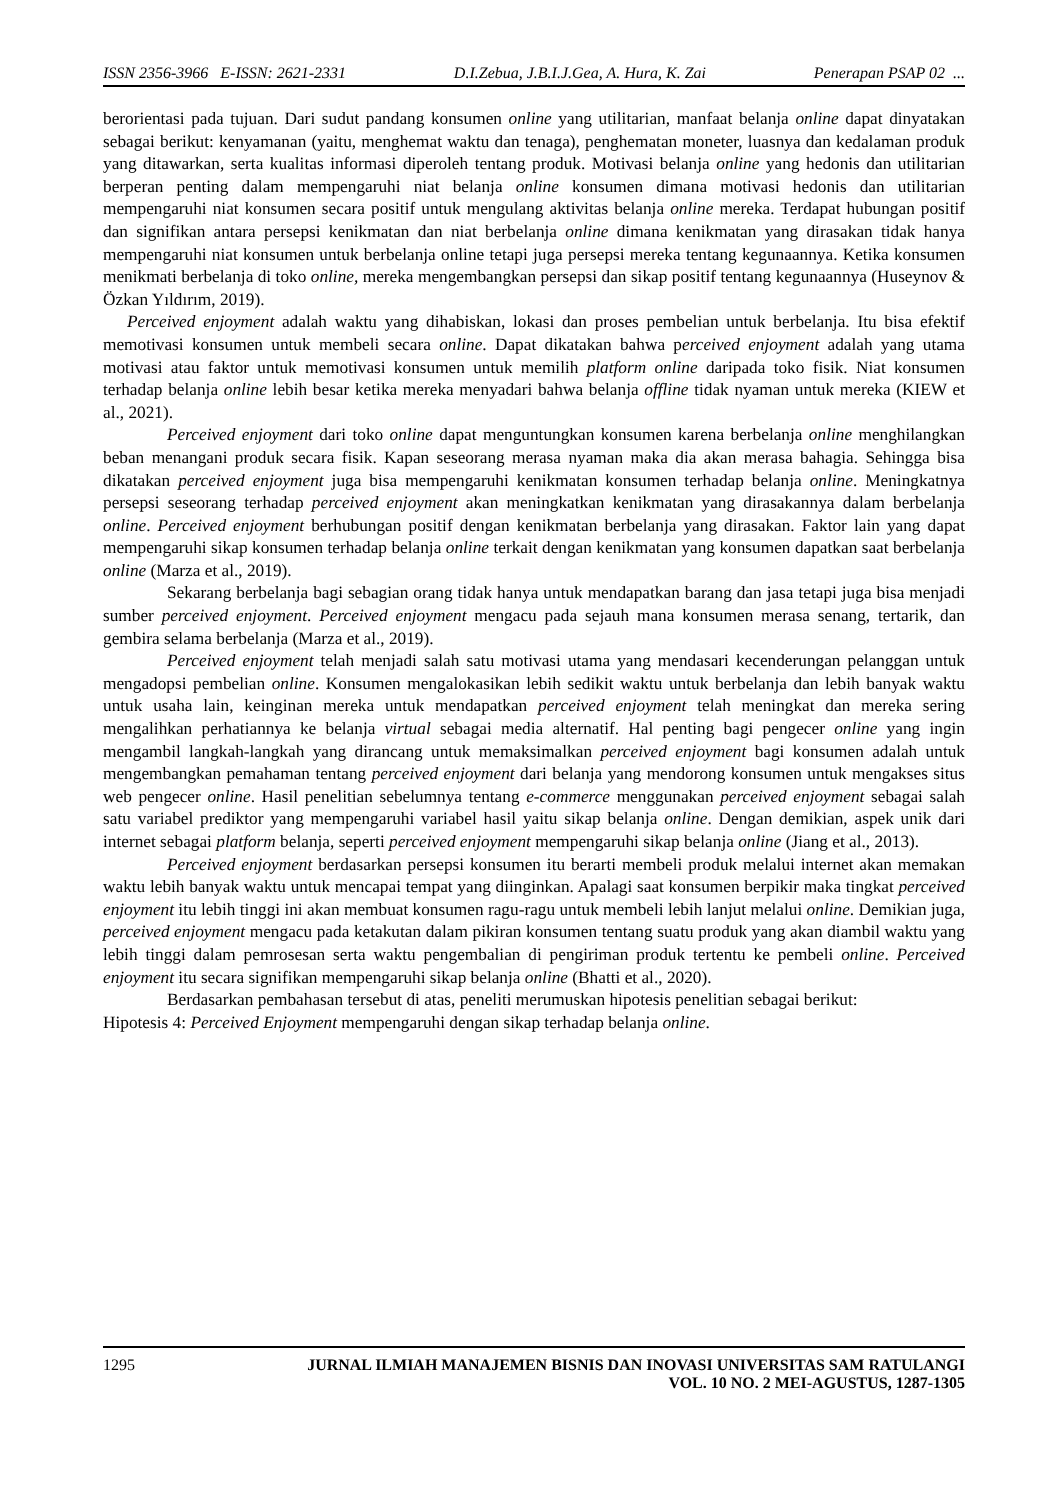ISSN 2356-3966 E-ISSN: 2621-2331 D.I.Zebua, J.B.I.J.Gea, A. Hura, K. Zai Penerapan PSAP 02 ...
berorientasi pada tujuan. Dari sudut pandang konsumen online yang utilitarian, manfaat belanja online dapat dinyatakan sebagai berikut: kenyamanan (yaitu, menghemat waktu dan tenaga), penghematan moneter, luasnya dan kedalaman produk yang ditawarkan, serta kualitas informasi diperoleh tentang produk. Motivasi belanja online yang hedonis dan utilitarian berperan penting dalam mempengaruhi niat belanja online konsumen dimana motivasi hedonis dan utilitarian mempengaruhi niat konsumen secara positif untuk mengulang aktivitas belanja online mereka. Terdapat hubungan positif dan signifikan antara persepsi kenikmatan dan niat berbelanja online dimana kenikmatan yang dirasakan tidak hanya mempengaruhi niat konsumen untuk berbelanja online tetapi juga persepsi mereka tentang kegunaannya. Ketika konsumen menikmati berbelanja di toko online, mereka mengembangkan persepsi dan sikap positif tentang kegunaannya (Huseynov & Özkan Yıldırım, 2019).
Perceived enjoyment adalah waktu yang dihabiskan, lokasi dan proses pembelian untuk berbelanja. Itu bisa efektif memotivasi konsumen untuk membeli secara online. Dapat dikatakan bahwa perceived enjoyment adalah yang utama motivasi atau faktor untuk memotivasi konsumen untuk memilih platform online daripada toko fisik. Niat konsumen terhadap belanja online lebih besar ketika mereka menyadari bahwa belanja offline tidak nyaman untuk mereka (KIEW et al., 2021).
Perceived enjoyment dari toko online dapat menguntungkan konsumen karena berbelanja online menghilangkan beban menangani produk secara fisik. Kapan seseorang merasa nyaman maka dia akan merasa bahagia. Sehingga bisa dikatakan perceived enjoyment juga bisa mempengaruhi kenikmatan konsumen terhadap belanja online. Meningkatnya persepsi seseorang terhadap perceived enjoyment akan meningkatkan kenikmatan yang dirasakannya dalam berbelanja online. Perceived enjoyment berhubungan positif dengan kenikmatan berbelanja yang dirasakan. Faktor lain yang dapat mempengaruhi sikap konsumen terhadap belanja online terkait dengan kenikmatan yang konsumen dapatkan saat berbelanja online (Marza et al., 2019).
Sekarang berbelanja bagi sebagian orang tidak hanya untuk mendapatkan barang dan jasa tetapi juga bisa menjadi sumber perceived enjoyment. Perceived enjoyment mengacu pada sejauh mana konsumen merasa senang, tertarik, dan gembira selama berbelanja (Marza et al., 2019).
Perceived enjoyment telah menjadi salah satu motivasi utama yang mendasari kecenderungan pelanggan untuk mengadopsi pembelian online. Konsumen mengalokasikan lebih sedikit waktu untuk berbelanja dan lebih banyak waktu untuk usaha lain, keinginan mereka untuk mendapatkan perceived enjoyment telah meningkat dan mereka sering mengalihkan perhatiannya ke belanja virtual sebagai media alternatif. Hal penting bagi pengecer online yang ingin mengambil langkah-langkah yang dirancang untuk memaksimalkan perceived enjoyment bagi konsumen adalah untuk mengembangkan pemahaman tentang perceived enjoyment dari belanja yang mendorong konsumen untuk mengakses situs web pengecer online. Hasil penelitian sebelumnya tentang e-commerce menggunakan perceived enjoyment sebagai salah satu variabel prediktor yang mempengaruhi variabel hasil yaitu sikap belanja online. Dengan demikian, aspek unik dari internet sebagai platform belanja, seperti perceived enjoyment mempengaruhi sikap belanja online (Jiang et al., 2013).
Perceived enjoyment berdasarkan persepsi konsumen itu berarti membeli produk melalui internet akan memakan waktu lebih banyak waktu untuk mencapai tempat yang diinginkan. Apalagi saat konsumen berpikir maka tingkat perceived enjoyment itu lebih tinggi ini akan membuat konsumen ragu-ragu untuk membeli lebih lanjut melalui online. Demikian juga, perceived enjoyment mengacu pada ketakutan dalam pikiran konsumen tentang suatu produk yang akan diambil waktu yang lebih tinggi dalam pemrosesan serta waktu pengembalian di pengiriman produk tertentu ke pembeli online. Perceived enjoyment itu secara signifikan mempengaruhi sikap belanja online (Bhatti et al., 2020).
Berdasarkan pembahasan tersebut di atas, peneliti merumuskan hipotesis penelitian sebagai berikut:
Hipotesis 4: Perceived Enjoyment mempengaruhi dengan sikap terhadap belanja online.
1295 JURNAL ILMIAH MANAJEMEN BISNIS DAN INOVASI UNIVERSITAS SAM RATULANGI
VOL. 10 NO. 2 MEI-AGUSTUS, 1287-1305